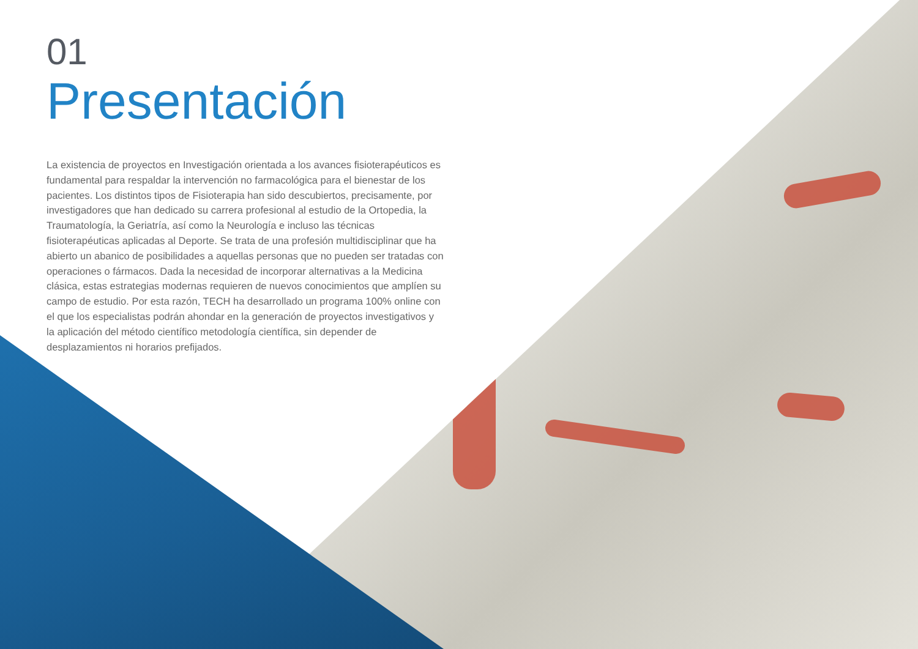01
Presentación
La existencia de proyectos en Investigación orientada a los avances fisioterapéuticos es fundamental para respaldar la intervención no farmacológica para el bienestar de los pacientes. Los distintos tipos de Fisioterapia han sido descubiertos, precisamente, por investigadores que han dedicado su carrera profesional al estudio de la Ortopedia, la Traumatología, la Geriatría, así como la Neurología e incluso las técnicas fisioterapéuticas aplicadas al Deporte. Se trata de una profesión multidisciplinar que ha abierto un abanico de posibilidades a aquellas personas que no pueden ser tratadas con operaciones o fármacos. Dada la necesidad de incorporar alternativas a la Medicina clásica, estas estrategias modernas requieren de nuevos conocimientos que amplíen su campo de estudio. Por esta razón, TECH ha desarrollado un programa 100% online con el que los especialistas podrán ahondar en la generación de proyectos investigativos y la aplicación del método científico metodología científica, sin depender de desplazamientos ni horarios prefijados.